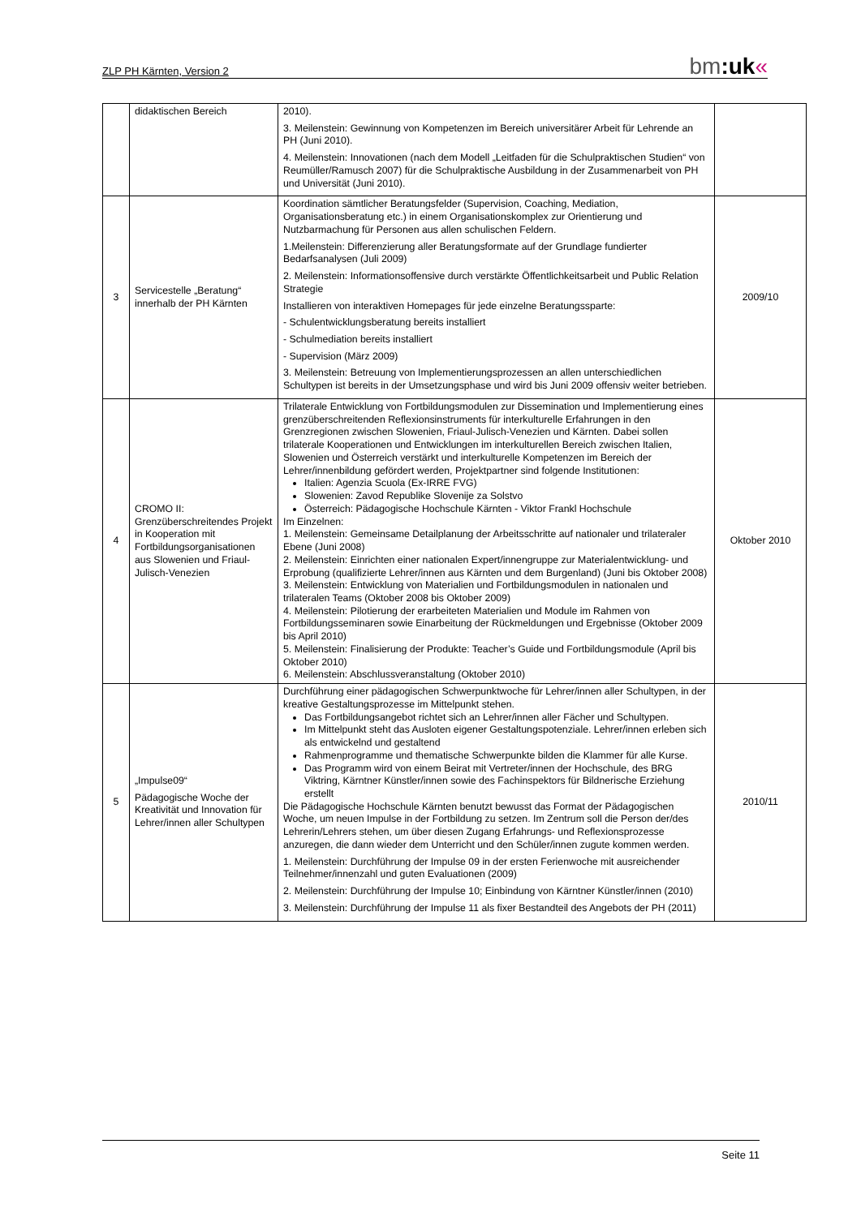ZLP PH Kärnten, Version 2 bm:uk«
| | didaktischen Bereich | 2010). 3. Meilenstein: Gewinnung von Kompetenzen im Bereich universitärer Arbeit für Lehrende an PH (Juni 2010). 4. Meilenstein: Innovationen (nach dem Modell „Leitfaden für die Schulpraktischen Studien“ von Reumüller/Ramusch 2007) für die Schulpraktische Ausbildung in der Zusammenarbeit von PH und Universität (Juni 2010). | |
| 3 | Servicestelle „Beratung“ innerhalb der PH Kärnten | Koordination sämtlicher Beratungsfelder (Supervision, Coaching, Mediation, Organisationsberatung etc.) in einem Organisationskomplex zur Orientierung und Nutzbarmachung für Personen aus allen schulischen Feldern. 1.Meilenstein: Differenzierung aller Beratungsformate auf der Grundlage fundierter Bedarfsanalysen (Juli 2009) 2. Meilenstein: Informationsoffensive durch verstärkte Öffentlichkeitsarbeit und Public Relation Strategie Installieren von interaktiven Homepages für jede einzelne Beratungssparte: - Schulentwicklungsberatung bereits installiert - Schulmediation bereits installiert - Supervision (März 2009) 3. Meilenstein: Betreuung von Implementierungsprozessen an allen unterschiedlichen Schultypen ist bereits in der Umsetzungsphase und wird bis Juni 2009 offensiv weiter betrieben. | 2009/10 |
| 4 | CROMO II: Grenzüberschreitendes Projekt in Kooperation mit Fortbildungsorganisationen aus Slowenien und Friaul-Julisch-Venezien | Trilaterale Entwicklung von Fortbildungsmodulen zur Dissemination und Implementierung eines grenzüberschreitenden Reflexionsinstruments für interkulturelle Erfahrungen in den Grenzregionen zwischen Slowenien, Friaul-Julisch-Venezien und Kärnten. Dabei sollen trilaterale Kooperationen und Entwicklungen im interkulturellen Bereich zwischen Italien, Slowenien und Österreich verstärkt und interkulturelle Kompetenzen im Bereich der Lehrer/innenbildung gefördert werden, Projektpartner sind folgende Institutionen: Italien: Agenzia Scuola (Ex-IRRE FVG) Slowenien: Zavod Republike Slovenije za Solstvo Österreich: Pädagogische Hochschule Kärnten - Viktor Frankl Hochschule Im Einzelnen: 1. Meilenstein: Gemeinsame Detailplanung der Arbeitsschritte auf nationaler und trilateraler Ebene (Juni 2008) 2. Meilenstein: Einrichten einer nationalen Expert/innengruppe zur Materialentwicklung- und Erprobung (qualifizierte Lehrer/innen aus Kärnten und dem Burgenland) (Juni bis Oktober 2008) 3. Meilenstein: Entwicklung von Materialien und Fortbildungsmodulen in nationalen und trilateralen Teams (Oktober 2008 bis Oktober 2009) 4. Meilenstein: Pilotierung der erarbeiteten Materialien und Module im Rahmen von Fortbildungsseminaren sowie Einarbeitung der Rückmeldungen und Ergebnisse (Oktober 2009 bis April 2010) 5. Meilenstein: Finalisierung der Produkte: Teacher’s Guide und Fortbildungsmodule (April bis Oktober 2010) 6. Meilenstein: Abschlussveranstaltung (Oktober 2010) | Oktober 2010 |
| 5 | „Impulse09“ Pädagogische Woche der Kreativität und Innovation für Lehrer/innen aller Schultypen | Durchführung einer pädagogischen Schwerpunktwoche für Lehrer/innen aller Schultypen, in der kreative Gestaltungsprozesse im Mittelpunkt stehen. Das Fortbildungsangebot richtet sich an Lehrer/innen aller Fächer und Schultypen. Im Mittelpunkt steht das Ausloten eigener Gestaltungspotenziale. Lehrer/innen erleben sich als entwickelnd und gestaltend Rahmenprogramme und thematische Schwerpunkte bilden die Klammer für alle Kurse. Das Programm wird von einem Beirat mit Vertreter/innen der Hochschule, des BRG Viktring, Kärntner Künstler/innen sowie des Fachinspektors für Bildnerische Erziehung erstellt Die Pädagogische Hochschule Kärnten benutzt bewusst das Format der Pädagogischen Woche, um neuen Impulse in der Fortbildung zu setzen. Im Zentrum soll die Person der/des Lehrerin/Lehrers stehen, um über diesen Zugang Erfahrungs- und Reflexionsprozesse anzuregen, die dann wieder dem Unterricht und den Schüler/innen zugute kommen werden. 1. Meilenstein: Durchführung der Impulse 09 in der ersten Ferienwoche mit ausreichender Teilnehmer/innenzahl und guten Evaluationen (2009) 2. Meilenstein: Durchführung der Impulse 10; Einbindung von Kärntner Künstler/innen (2010) 3. Meilenstein: Durchführung der Impulse 11 als fixer Bestandteil des Angebots der PH (2011) | 2010/11 |
Seite 11